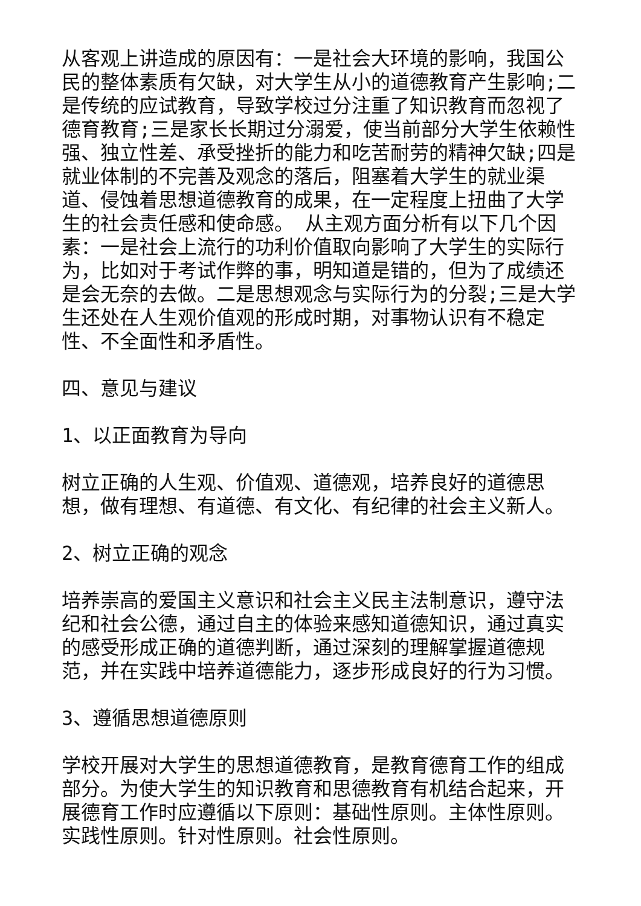从客观上讲造成的原因有：一是社会大环境的影响，我国公民的整体素质有欠缺，对大学生从小的道德教育产生影响;二是传统的应试教育，导致学校过分注重了知识教育而忽视了德育教育;三是家长长期过分溺爱，使当前部分大学生依赖性强、独立性差、承受挫折的能力和吃苦耐劳的精神欠缺;四是就业体制的不完善及观念的落后，阻塞着大学生的就业渠道、侵蚀着思想道德教育的成果，在一定程度上扭曲了大学生的社会责任感和使命感。 从主观方面分析有以下几个因素：一是社会上流行的功利价值取向影响了大学生的实际行为，比如对于考试作弊的事，明知道是错的，但为了成绩还是会无奈的去做。二是思想观念与实际行为的分裂;三是大学生还处在人生观价值观的形成时期，对事物认识有不稳定性、不全面性和矛盾性。
四、意见与建议
1、以正面教育为导向
树立正确的人生观、价值观、道德观，培养良好的道德思想，做有理想、有道德、有文化、有纪律的社会主义新人。
2、树立正确的观念
培养崇高的爱国主义意识和社会主义民主法制意识，遵守法纪和社会公德，通过自主的体验来感知道德知识，通过真实的感受形成正确的道德判断，通过深刻的理解掌握道德规范，并在实践中培养道德能力，逐步形成良好的行为习惯。
3、遵循思想道德原则
学校开展对大学生的思想道德教育，是教育德育工作的组成部分。为使大学生的知识教育和思德教育有机结合起来，开展德育工作时应遵循以下原则：基础性原则。主体性原则。实践性原则。针对性原则。社会性原则。